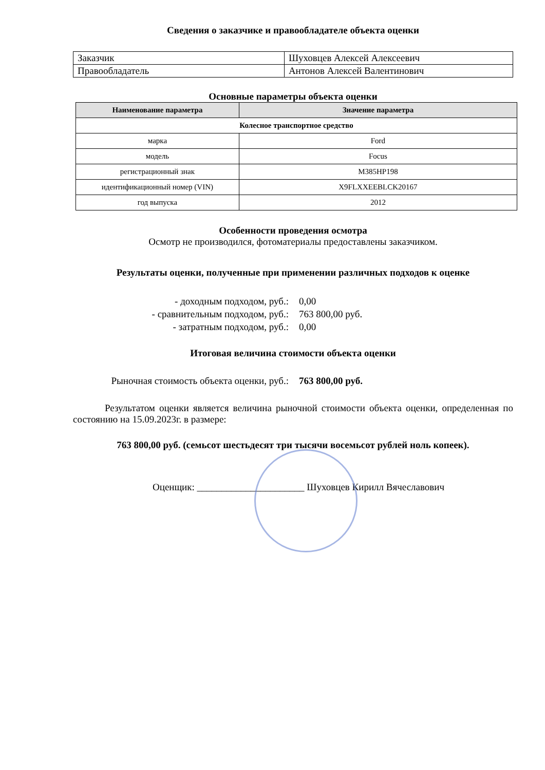Сведения о заказчике и правообладателе объекта оценки
| Заказчик | Шуховцев Алексей Алексеевич |
| Правообладатель | Антонов Алексей Валентинович |
Основные параметры объекта оценки
| Наименование параметра | Значение параметра |
| --- | --- |
| Колесное транспортное средство | |
| марка | Ford |
| модель | Focus |
| регистрационный знак | М385НР198 |
| идентификационный номер (VIN) | X9FLXXEEBLCK20167 |
| год выпуска | 2012 |
Особенности проведения осмотра
Осмотр не производился, фотоматериалы предоставлены заказчиком.
Результаты оценки, полученные при применении различных подходов к оценке
- доходным подходом, руб.:
0,00
- сравнительным подходом, руб.:
763 800,00 руб.
- затратным подходом, руб.:
0,00
Итоговая величина стоимости объекта оценки
Рыночная стоимость объекта оценки, руб.:
763 800,00 руб.
Результатом оценки является величина рыночной стоимости объекта оценки, определенная по состоянию на 15.09.2023г. в размере:
763 800,00 руб. (семьсот шестьдесят три тысячи восемьсот рублей ноль копеек).
Оценщик: ______________________ Шуховцев Кирилл Вячеславович